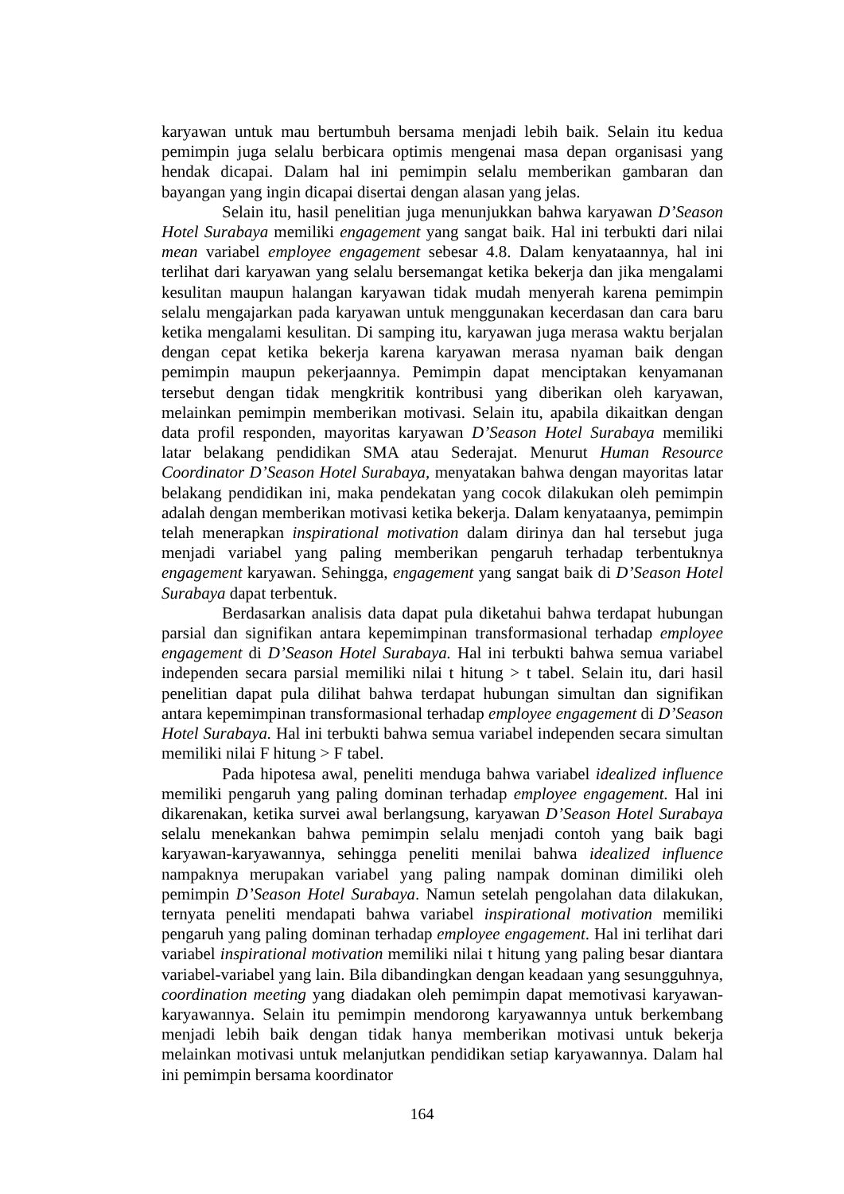karyawan untuk mau bertumbuh bersama menjadi lebih baik. Selain itu kedua pemimpin juga selalu berbicara optimis mengenai masa depan organisasi yang hendak dicapai. Dalam hal ini pemimpin selalu memberikan gambaran dan bayangan yang ingin dicapai disertai dengan alasan yang jelas.
Selain itu, hasil penelitian juga menunjukkan bahwa karyawan D’Season Hotel Surabaya memiliki engagement yang sangat baik. Hal ini terbukti dari nilai mean variabel employee engagement sebesar 4.8. Dalam kenyataannya, hal ini terlihat dari karyawan yang selalu bersemangat ketika bekerja dan jika mengalami kesulitan maupun halangan karyawan tidak mudah menyerah karena pemimpin selalu mengajarkan pada karyawan untuk menggunakan kecerdasan dan cara baru ketika mengalami kesulitan. Di samping itu, karyawan juga merasa waktu berjalan dengan cepat ketika bekerja karena karyawan merasa nyaman baik dengan pemimpin maupun pekerjaannya. Pemimpin dapat menciptakan kenyamanan tersebut dengan tidak mengkritik kontribusi yang diberikan oleh karyawan, melainkan pemimpin memberikan motivasi. Selain itu, apabila dikaitkan dengan data profil responden, mayoritas karyawan D’Season Hotel Surabaya memiliki latar belakang pendidikan SMA atau Sederajat. Menurut Human Resource Coordinator D’Season Hotel Surabaya, menyatakan bahwa dengan mayoritas latar belakang pendidikan ini, maka pendekatan yang cocok dilakukan oleh pemimpin adalah dengan memberikan motivasi ketika bekerja. Dalam kenyataanya, pemimpin telah menerapkan inspirational motivation dalam dirinya dan hal tersebut juga menjadi variabel yang paling memberikan pengaruh terhadap terbentuknya engagement karyawan. Sehingga, engagement yang sangat baik di D’Season Hotel Surabaya dapat terbentuk.
Berdasarkan analisis data dapat pula diketahui bahwa terdapat hubungan parsial dan signifikan antara kepemimpinan transformasional terhadap employee engagement di D’Season Hotel Surabaya. Hal ini terbukti bahwa semua variabel independen secara parsial memiliki nilai t hitung > t tabel. Selain itu, dari hasil penelitian dapat pula dilihat bahwa terdapat hubungan simultan dan signifikan antara kepemimpinan transformasional terhadap employee engagement di D’Season Hotel Surabaya. Hal ini terbukti bahwa semua variabel independen secara simultan memiliki nilai F hitung > F tabel.
Pada hipotesa awal, peneliti menduga bahwa variabel idealized influence memiliki pengaruh yang paling dominan terhadap employee engagement. Hal ini dikarenakan, ketika survei awal berlangsung, karyawan D’Season Hotel Surabaya selalu menekankan bahwa pemimpin selalu menjadi contoh yang baik bagi karyawan-karyawannya, sehingga peneliti menilai bahwa idealized influence nampaknya merupakan variabel yang paling nampak dominan dimiliki oleh pemimpin D’Season Hotel Surabaya. Namun setelah pengolahan data dilakukan, ternyata peneliti mendapati bahwa variabel inspirational motivation memiliki pengaruh yang paling dominan terhadap employee engagement. Hal ini terlihat dari variabel inspirational motivation memiliki nilai t hitung yang paling besar diantara variabel-variabel yang lain. Bila dibandingkan dengan keadaan yang sesungguhnya, coordination meeting yang diadakan oleh pemimpin dapat memotivasi karyawan-karyawannya. Selain itu pemimpin mendorong karyawannya untuk berkembang menjadi lebih baik dengan tidak hanya memberikan motivasi untuk bekerja melainkan motivasi untuk melanjutkan pendidikan setiap karyawannya. Dalam hal ini pemimpin bersama koordinator
164